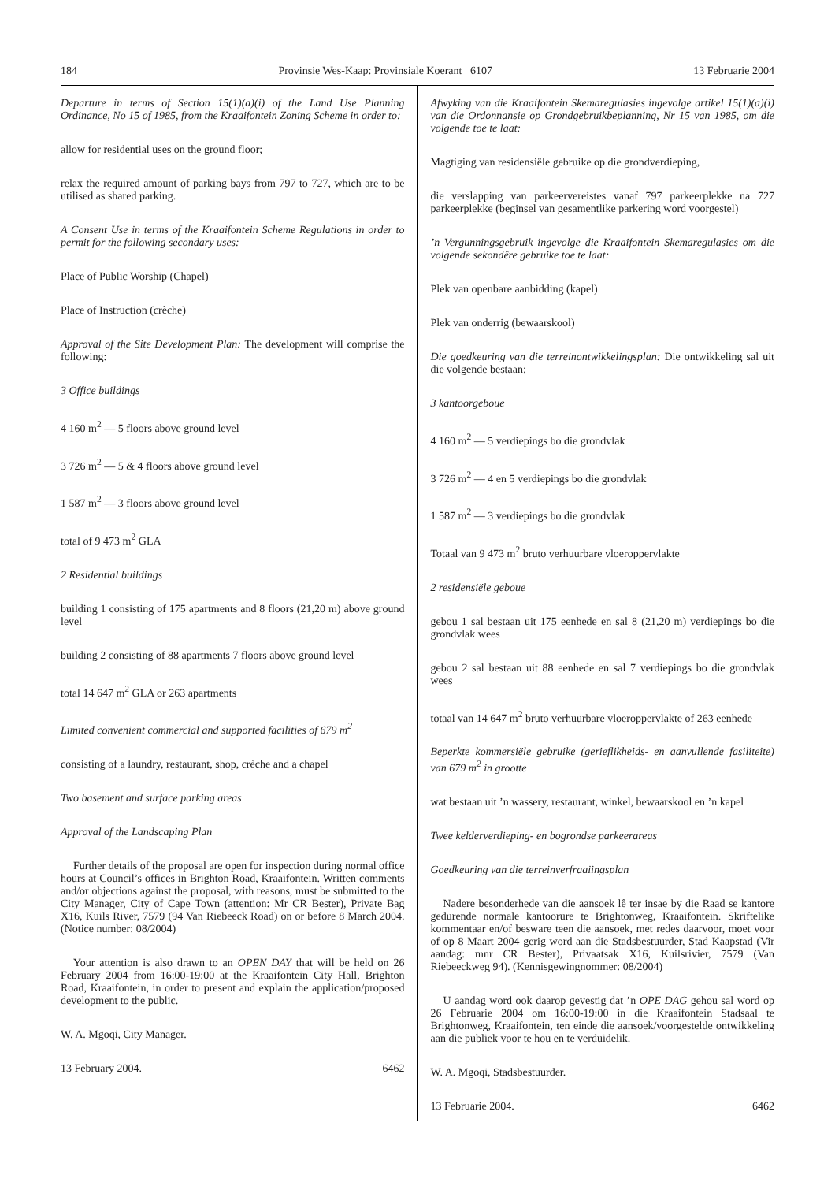184 Provinsie Wes-Kaap: Provinsiale Koerant 6107 13 Februarie 2004
Departure in terms of Section 15(1)(a)(i) of the Land Use Planning Ordinance, No 15 of 1985, from the Kraaifontein Zoning Scheme in order to:
allow for residential uses on the ground floor;
relax the required amount of parking bays from 797 to 727, which are to be utilised as shared parking.
A Consent Use in terms of the Kraaifontein Scheme Regulations in order to permit for the following secondary uses:
Place of Public Worship (Chapel)
Place of Instruction (crèche)
Approval of the Site Development Plan: The development will comprise the following:
3 Office buildings
4 160 m<sup>2</sup> — 5 floors above ground level
3 726 m<sup>2</sup> — 5 & 4 floors above ground level
1 587 m<sup>2</sup> — 3 floors above ground level
total of 9 473 m<sup>2</sup> GLA
2 Residential buildings
building 1 consisting of 175 apartments and 8 floors (21,20 m) above ground level
building 2 consisting of 88 apartments 7 floors above ground level
total 14 647 m<sup>2</sup> GLA or 263 apartments
Limited convenient commercial and supported facilities of 679 m<sup>2</sup>
consisting of a laundry, restaurant, shop, crèche and a chapel
Two basement and surface parking areas
Approval of the Landscaping Plan
Further details of the proposal are open for inspection during normal office hours at Council’s offices in Brighton Road, Kraaifontein. Written comments and/or objections against the proposal, with reasons, must be submitted to the City Manager, City of Cape Town (attention: Mr CR Bester), Private Bag X16, Kuils River, 7579 (94 Van Riebeeck Road) on or before 8 March 2004. (Notice number: 08/2004)
Your attention is also drawn to an OPEN DAY that will be held on 26 February 2004 from 16:00-19:00 at the Kraaifontein City Hall, Brighton Road, Kraaifontein, in order to present and explain the application/proposed development to the public.
W. A. Mgoqi, City Manager.
13 February 2004. 6462
Afwyking van die Kraaifontein Skemaregulasies ingevolge artikel 15(1)(a)(i) van die Ordonnansie op Grondgebruikbeplanning, Nr 15 van 1985, om die volgende toe te laat:
Magtiging van residensiële gebruike op die grondverdieping,
die verslapping van parkeervereistes vanaf 797 parkeerplekke na 727 parkeerplekke (beginsel van gesamentlike parkering word voorgestel)
’n Vergunningsgebruik ingevolge die Kraaifontein Skemaregulasies om die volgende sekondêre gebruike toe te laat:
Plek van openbare aanbidding (kapel)
Plek van onderrig (bewaarskool)
Die goedkeuring van die terreinontwikkelingsplan: Die ontwikkeling sal uit die volgende bestaan:
3 kantoorgeboue
4 160 m<sup>2</sup> — 5 verdiepings bo die grondvlak
3 726 m<sup>2</sup> — 4 en 5 verdiepings bo die grondvlak
1 587 m<sup>2</sup> — 3 verdiepings bo die grondvlak
Totaal van 9 473 m<sup>2</sup> bruto verhuurbare vloeroppervlakte
2 residensiële geboue
gebou 1 sal bestaan uit 175 eenhede en sal 8 (21,20 m) verdiepings bo die grondvlak wees
gebou 2 sal bestaan uit 88 eenhede en sal 7 verdiepings bo die grondvlak wees
totaal van 14 647 m<sup>2</sup> bruto verhuurbare vloeroppervlakte of 263 eenhede
Beperkte kommersiële gebruike (gerieflikheids- en aanvullende fasiliteite) van 679 m<sup>2</sup> in grootte
wat bestaan uit ’n wassery, restaurant, winkel, bewaarskool en ’n kapel
Twee kelderverdieping- en bogrondse parkeerareas
Goedkeuring van die terreinverfraaiingsplan
Nadere besonderhede van die aansoek lê ter insae by die Raad se kantore gedurende normale kantoorure te Brightonweg, Kraaifontein. Skriftelike kommentaar en/of besware teen die aansoek, met redes daarvoor, moet voor of op 8 Maart 2004 gerig word aan die Stadsbestuurder, Stad Kaapstad (Vir aandag: mnr CR Bester), Privaatsak X16, Kuilsrivier, 7579 (Van Riebeeckweg 94). (Kennisgewingnommer: 08/2004)
U aandag word ook daarop gevestig dat ’n OPE DAG gehou sal word op 26 Februarie 2004 om 16:00-19:00 in die Kraaifontein Stadsaal te Brightonweg, Kraaifontein, ten einde die aansoek/voorgestelde ontwikkeling aan die publiek voor te hou en te verduidelik.
W. A. Mgoqi, Stadsbestuurder.
13 Februarie 2004. 6462